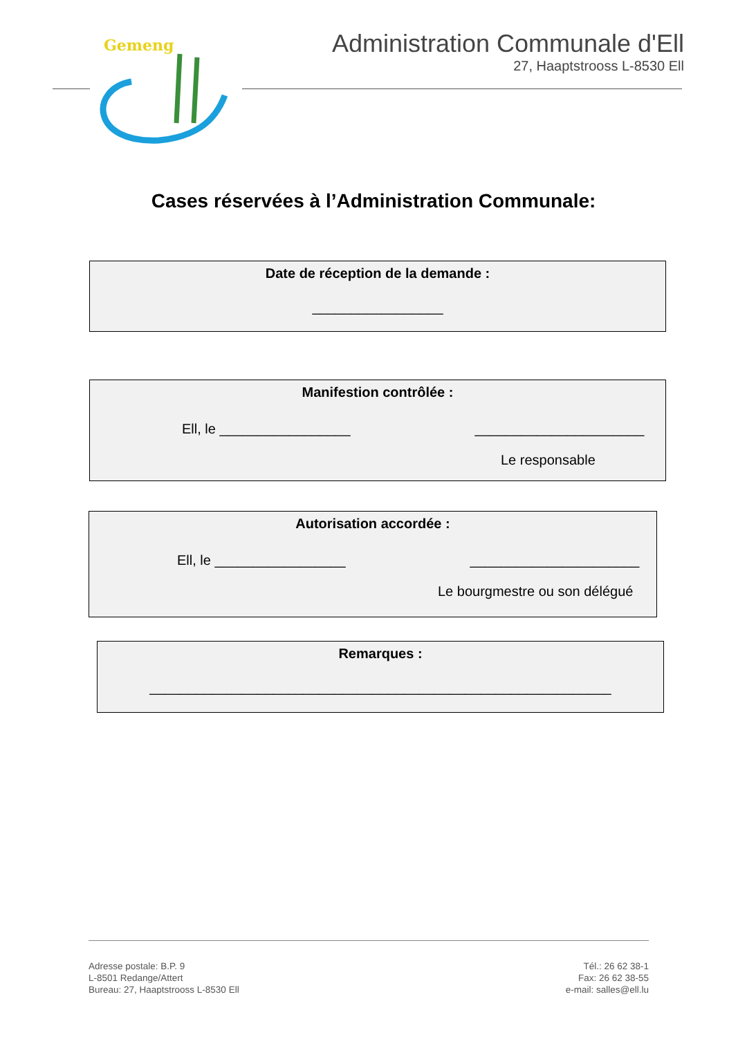Gemeng
Administration Communale d'Ell
27, Haaptstrooss L-8530 Ell
Cases réservées à l’Administration Communale:
Date de réception de la demande :
_________________
Manifestion contrôlée :
Ell, le _________________ ______________________
Le responsable
Autorisation accordée :
Ell, le _________________ ______________________
Le bourgmestre ou son délégué
Remarques :
____________________________________________________________
Adresse postale: B.P. 9
L-8501 Redange/Attert
Bureau: 27, Haaptstrooss L-8530 Ell
Tél.: 26 62 38-1
Fax: 26 62 38-55
e-mail: salles@ell.lu